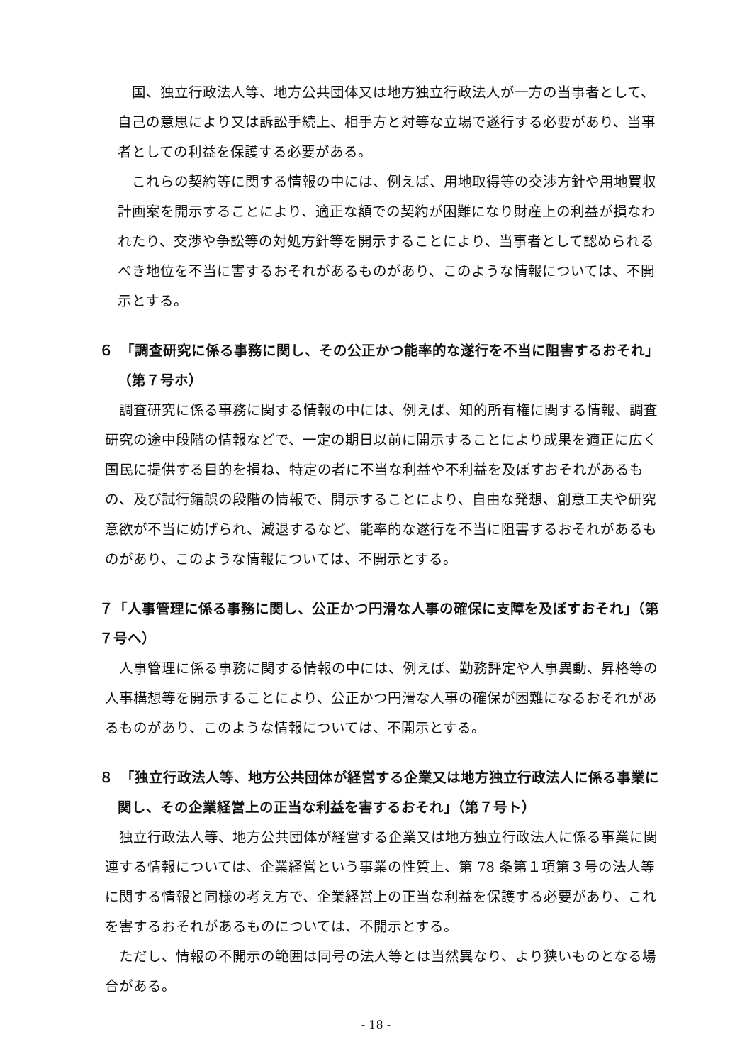国、独立行政法人等、地方公共団体又は地方独立行政法人が一方の当事者として、自己の意思により又は訴訟手続上、相手方と対等な立場で遂行する必要があり、当事者としての利益を保護する必要がある。
これらの契約等に関する情報の中には、例えば、用地取得等の交渉方針や用地買収計画案を開示することにより、適正な額での契約が困難になり財産上の利益が損なわれたり、交渉や争訟等の対処方針等を開示することにより、当事者として認められるべき地位を不当に害するおそれがあるものがあり、このような情報については、不開示とする。
６　「調査研究に係る事務に関し、その公正かつ能率的な遂行を不当に阻害するおそれ」（第７号ホ）
調査研究に係る事務に関する情報の中には、例えば、知的所有権に関する情報、調査研究の途中段階の情報などで、一定の期日以前に開示することにより成果を適正に広く国民に提供する目的を損ね、特定の者に不当な利益や不利益を及ぼすおそれがあるもの、及び試行錯誤の段階の情報で、開示することにより、自由な発想、創意工夫や研究意欲が不当に妨げられ、減退するなど、能率的な遂行を不当に阻害するおそれがあるものがあり、このような情報については、不開示とする。
７「人事管理に係る事務に関し、公正かつ円滑な人事の確保に支障を及ぼすおそれ」（第７号ヘ）
人事管理に係る事務に関する情報の中には、例えば、勤務評定や人事異動、昇格等の人事構想等を開示することにより、公正かつ円滑な人事の確保が困難になるおそれがあるものがあり、このような情報については、不開示とする。
８　「独立行政法人等、地方公共団体が経営する企業又は地方独立行政法人に係る事業に関し、その企業経営上の正当な利益を害するおそれ」（第７号ト）
独立行政法人等、地方公共団体が経営する企業又は地方独立行政法人に係る事業に関連する情報については、企業経営という事業の性質上、第 78 条第１項第３号の法人等に関する情報と同様の考え方で、企業経営上の正当な利益を保護する必要があり、これを害するおそれがあるものについては、不開示とする。
ただし、情報の不開示の範囲は同号の法人等とは当然異なり、より狭いものとなる場合がある。
- 18 -